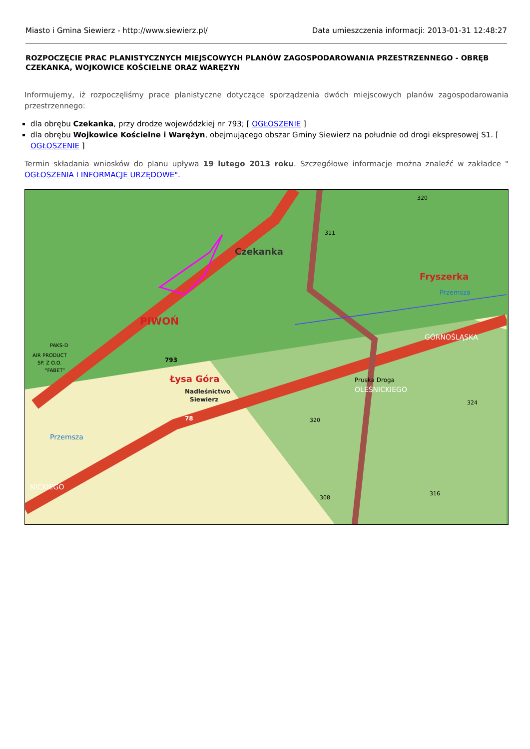Miasto i Gmina Siewierz - http://www.siewierz.pl/ Data umieszczenia informacji: 2013-01-31 12:48:27
ROZPOCZĘCIE PRAC PLANISTYCZNYCH MIEJSCOWYCH PLANÓW ZAGOSPODAROWANIA PRZESTRZENNEGO - OBRĘB CZEKANKA, WOJKOWICE KOŚCIELNE ORAZ WARĘZYN
Informujemy, iż rozpoczęliśmy prace planistyczne dotyczące sporządzenia dwóch miejscowych planów zagospodarowania przestrzennego:
dla obrębu Czekanka, przy drodze wojewódzkiej nr 793; [ OGŁOSZENIE ]
dla obrębu Wojkowice Kościelne i Warężyn, obejmującego obszar Gminy Siewierz na południe od drogi ekspresowej S1. [ OGŁOSZENIE ]
Termin składania wniosków do planu upływa 19 lutego 2013 roku. Szczegółowe informacje można znaleźć w zakładce " OGŁOSZENIA I INFORMACJE URZĘDOWE".
Czekanka
Fryszerka
PIWOŃ
Łysa Góra
Nadleśnictwo
Siewierz
793
78
OLEŚNICKIEGO
GÓRNOŚLĄSKA
320
311
320
308
316
324
PAKS-D
AIR PRODUCT
SP. Z O.O.
"FABET"
Pruska Droga
Przemsza
Przemsza
NICKIEGO